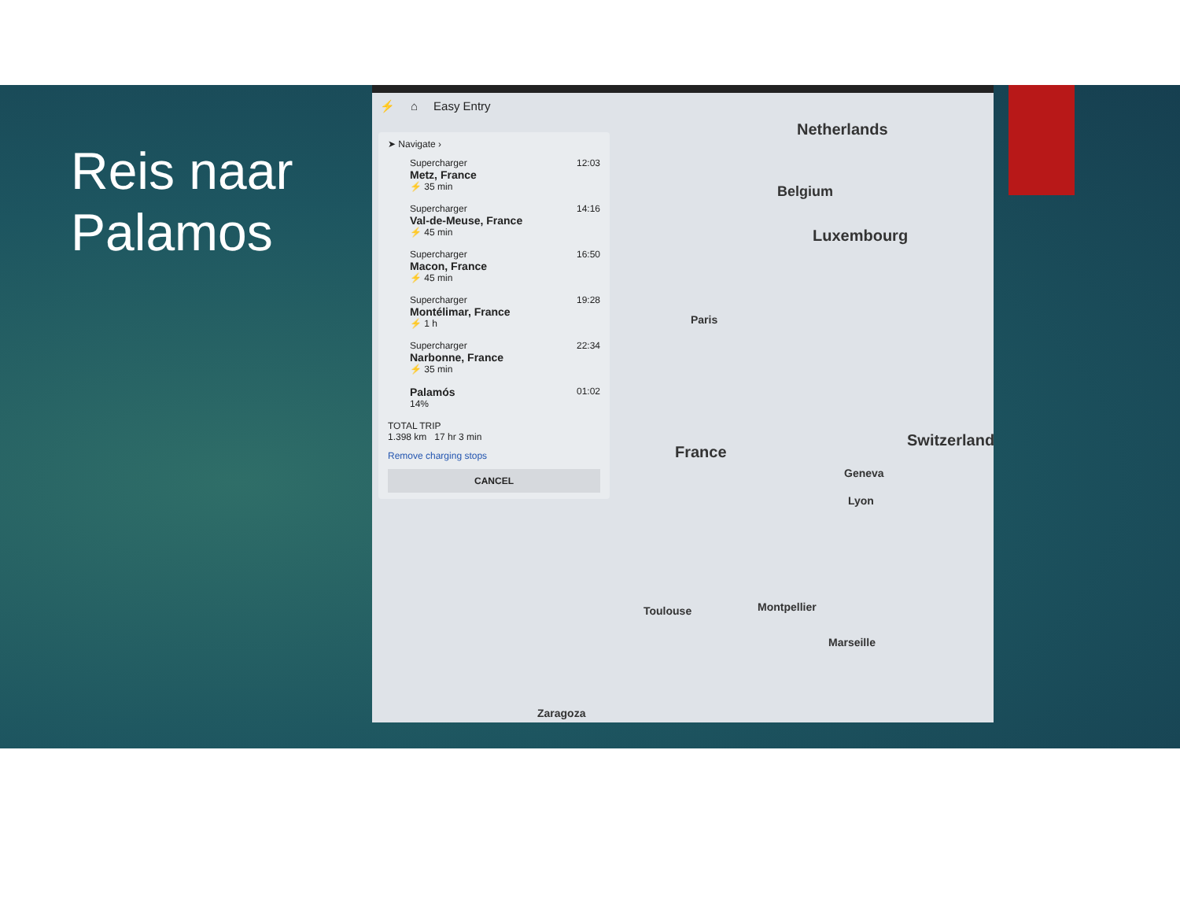Reis naar
Palamos
⚡ ⌂ Easy Entry
➤ Navigate ›
Supercharger 12:03
Metz, France
⚡ 35 min
Supercharger 14:16
Val-de-Meuse, France
⚡ 45 min
Supercharger 16:50
Macon, France
⚡ 45 min
Supercharger 19:28
Montélimar, France
⚡ 1 h
Supercharger 22:34
Narbonne, France
⚡ 35 min
Palamós 01:02
14%
TOTAL TRIP
1.398 km 17 hr 3 min
Remove charging stops
CANCEL
Netherlands
Belgium
Luxembourg
Paris
France
Switzerland
Lyon
Geneva
Toulouse Montpellier
Marseille
Zaragoza